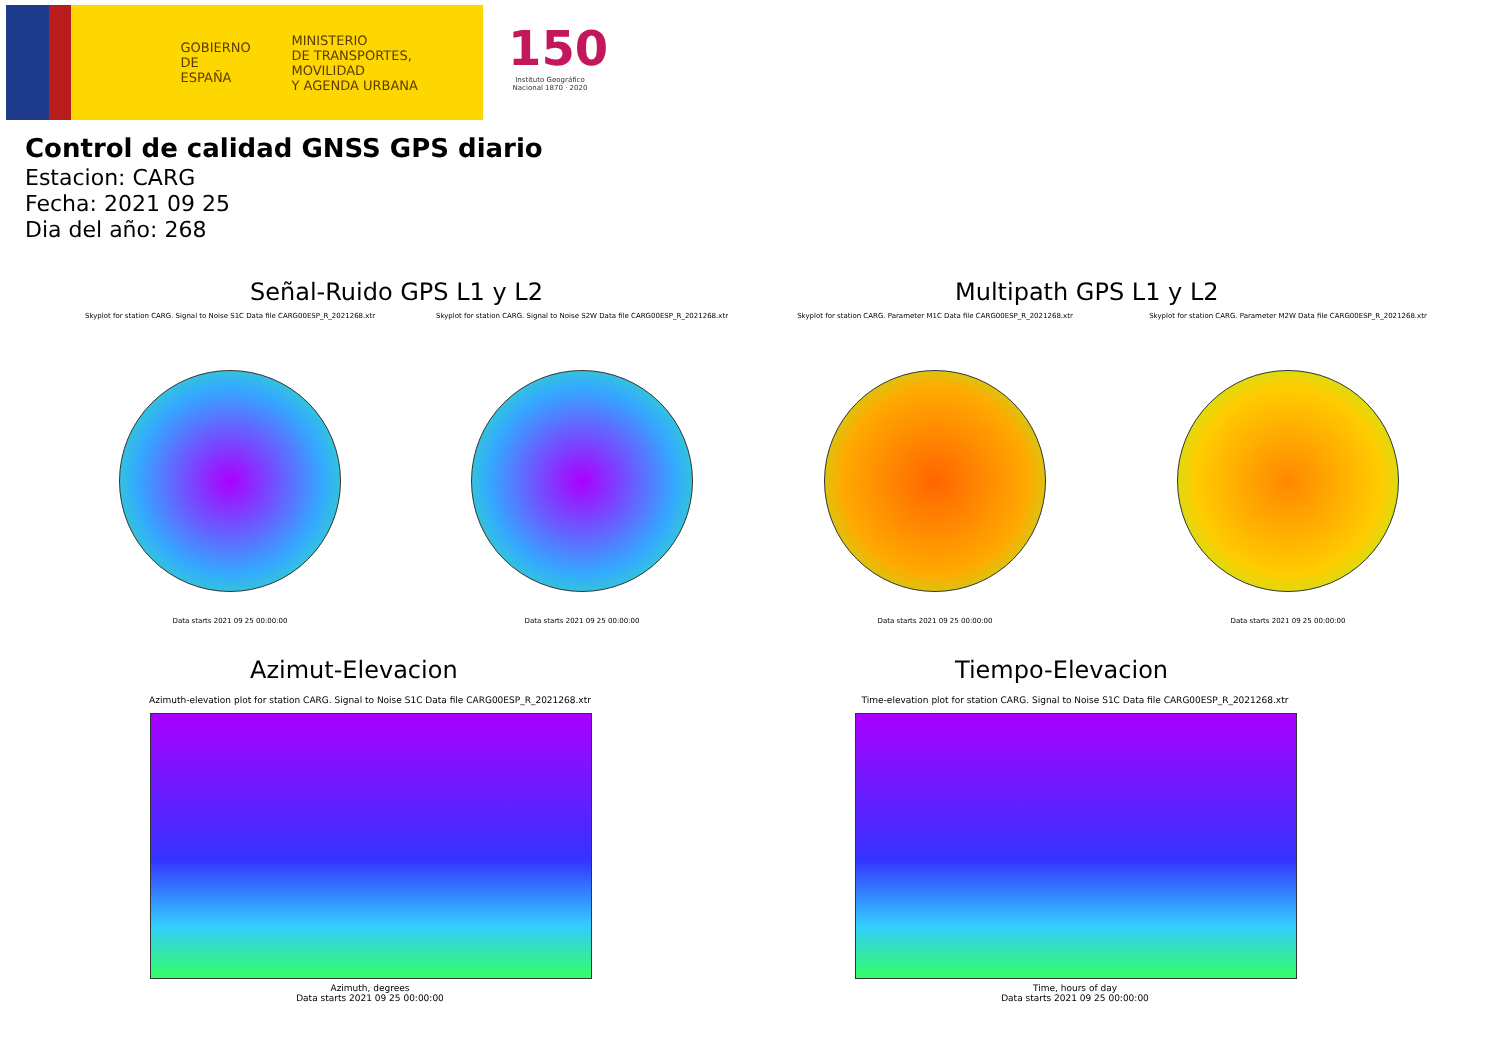GOBIERNO
DE ESPAÑA
MINISTERIO
DE TRANSPORTES, MOVILIDAD
Y AGENDA URBANA
150
Instituto Geográfico Nacional 1870 · 2020
Control de calidad GNSS GPS diario
Estacion: CARG
Fecha: 2021 09 25
Dia del año: 268
Señal-Ruido GPS L1 y L2 Multipath GPS L1 y L2
Skyplot for station CARG. Signal to Noise S1C Data file CARG00ESP_R_2021268.xtr
Data starts 2021 09 25 00:00:00
Skyplot for station CARG. Signal to Noise S2W Data file CARG00ESP_R_2021268.xtr
Data starts 2021 09 25 00:00:00
Skyplot for station CARG. Parameter M1C Data file CARG00ESP_R_2021268.xtr
Data starts 2021 09 25 00:00:00
Skyplot for station CARG. Parameter M2W Data file CARG00ESP_R_2021268.xtr
Data starts 2021 09 25 00:00:00
Azimut-Elevacion Tiempo-Elevacion
Azimuth-elevation plot for station CARG. Signal to Noise S1C Data file CARG00ESP_R_2021268.xtr
Azimuth, degrees
Data starts 2021 09 25 00:00:00
Time-elevation plot for station CARG. Signal to Noise S1C Data file CARG00ESP_R_2021268.xtr
Time, hours of day
Data starts 2021 09 25 00:00:00